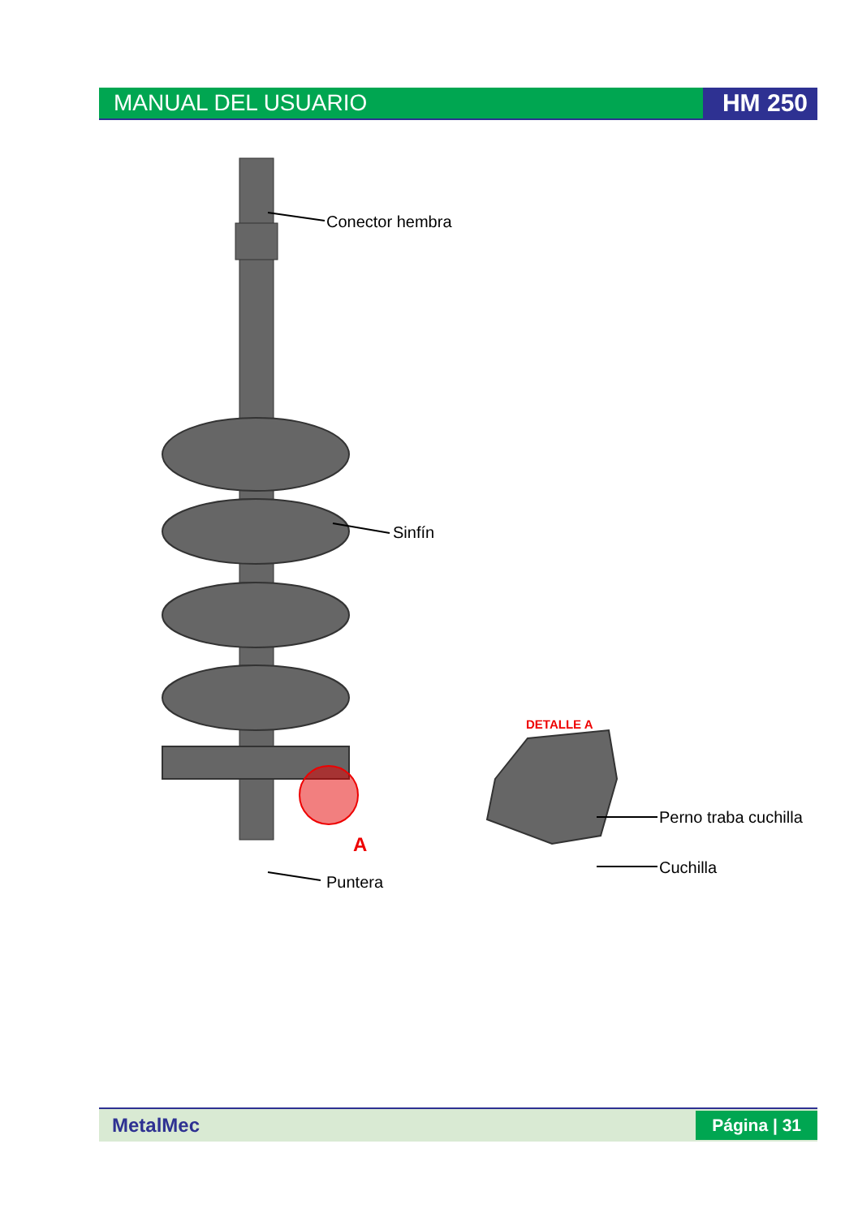MANUAL DEL USUARIO HM 250
Conector hembra
Sinfín
A
Puntera
DETALLE A
Perno traba cuchilla
Cuchilla
MetalMec Página | 31